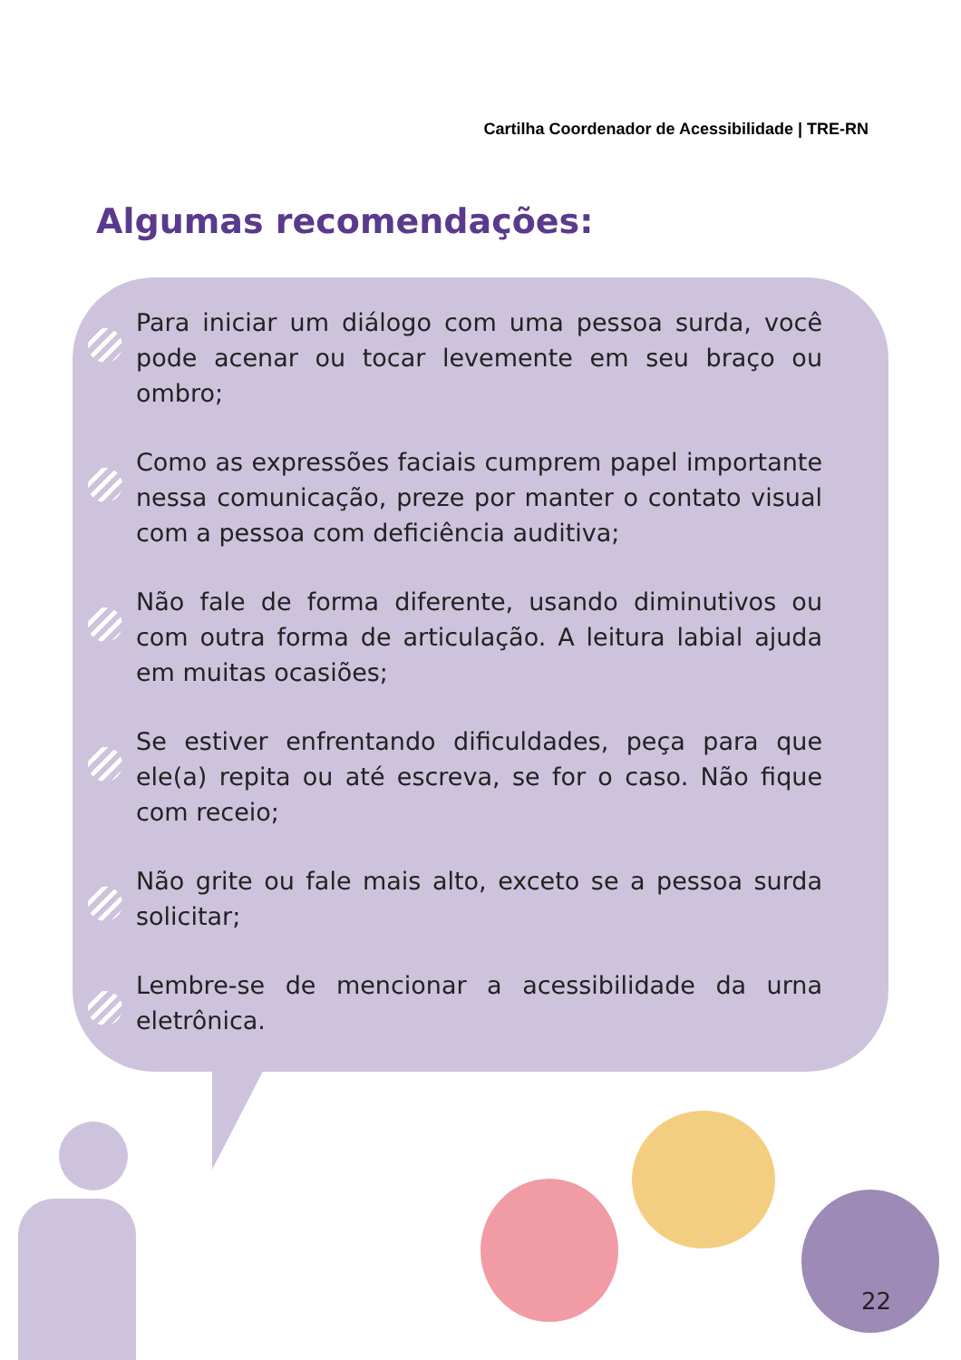Cartilha Coordenador de Acessibilidade | TRE-RN
Algumas recomendações:
Para iniciar um diálogo com uma pessoa surda, você pode acenar ou tocar levemente em seu braço ou ombro;
Como as expressões faciais cumprem papel importante nessa comunicação, preze por manter o contato visual com a pessoa com deficiência auditiva;
Não fale de forma diferente, usando diminutivos ou com outra forma de articulação. A leitura labial ajuda em muitas ocasiões;
Se estiver enfrentando dificuldades, peça para que ele(a) repita ou até escreva, se for o caso. Não fique com receio;
Não grite ou fale mais alto, exceto se a pessoa surda solicitar;
Lembre-se de mencionar a acessibilidade da urna eletrônica.
22